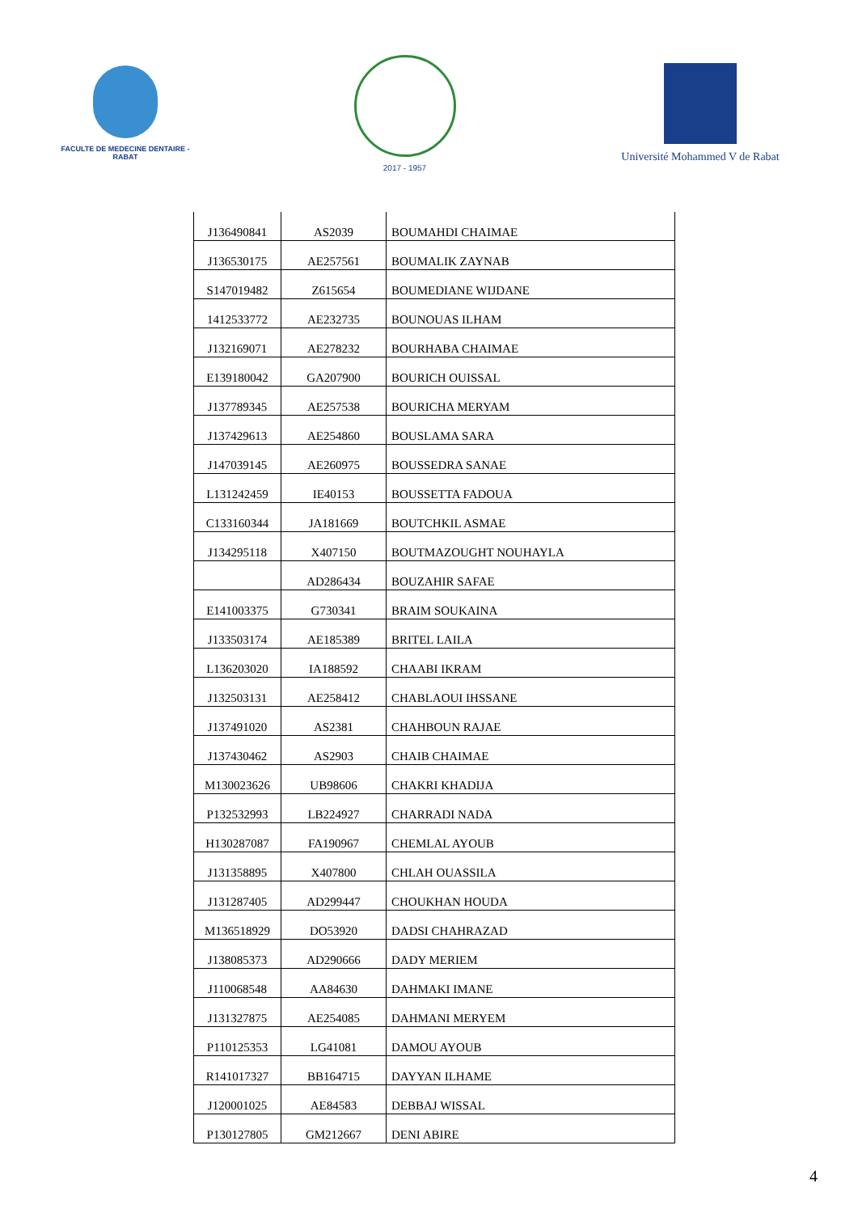FACULTE DE MEDECINE DENTAIRE - RABAT
2017 - 1957
Université Mohammed V de Rabat
| J136490841 | AS2039 | BOUMAHDI CHAIMAE |
| J136530175 | AE257561 | BOUMALIK ZAYNAB |
| S147019482 | Z615654 | BOUMEDIANE WIJDANE |
| 1412533772 | AE232735 | BOUNOUAS ILHAM |
| J132169071 | AE278232 | BOURHABA CHAIMAE |
| E139180042 | GA207900 | BOURICH OUISSAL |
| J137789345 | AE257538 | BOURICHA MERYAM |
| J137429613 | AE254860 | BOUSLAMA SARA |
| J147039145 | AE260975 | BOUSSEDRA SANAE |
| L131242459 | IE40153 | BOUSSETTA FADOUA |
| C133160344 | JA181669 | BOUTCHKIL ASMAE |
| J134295118 | X407150 | BOUTMAZOUGHT NOUHAYLA |
| | AD286434 | BOUZAHIR SAFAE |
| E141003375 | G730341 | BRAIM SOUKAINA |
| J133503174 | AE185389 | BRITEL LAILA |
| L136203020 | IA188592 | CHAABI IKRAM |
| J132503131 | AE258412 | CHABLAOUI IHSSANE |
| J137491020 | AS2381 | CHAHBOUN RAJAE |
| J137430462 | AS2903 | CHAIB CHAIMAE |
| M130023626 | UB98606 | CHAKRI KHADIJA |
| P132532993 | LB224927 | CHARRADI NADA |
| H130287087 | FA190967 | CHEMLAL AYOUB |
| J131358895 | X407800 | CHLAH OUASSILA |
| J131287405 | AD299447 | CHOUKHAN HOUDA |
| M136518929 | DO53920 | DADSI CHAHRAZAD |
| J138085373 | AD290666 | DADY MERIEM |
| J110068548 | AA84630 | DAHMAKI IMANE |
| J131327875 | AE254085 | DAHMANI MERYEM |
| P110125353 | LG41081 | DAMOU AYOUB |
| R141017327 | BB164715 | DAYYAN ILHAME |
| J120001025 | AE84583 | DEBBAJ WISSAL |
| P130127805 | GM212667 | DENI ABIRE |
4